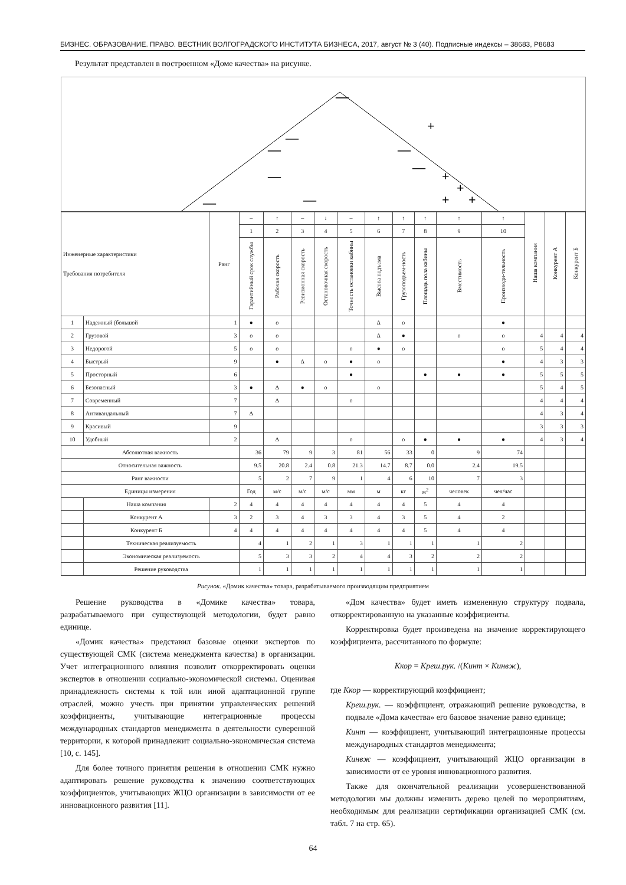БИЗНЕС. ОБРАЗОВАНИЕ. ПРАВО. ВЕСТНИК ВОЛГОГРАДСКОГО ИНСТИТУТА БИЗНЕСА, 2017, август № 3 (40). Подписные индексы – 38683, Р8683
Результат представлен в построенном «Доме качества» на рисунке.
—
+
—
—
—
—
+
+
—
—
—
+
+
| Инженерные характеристики Требования потребителя | | Ранг | – | ↑ | – | ↓ | – | ↑ | ↑ | ↑ | ↑ | ↑ | Наша компания | Конкурент А | Конкурент Б |
| --- | --- | --- | --- | --- | --- | --- | --- | --- | --- | --- | --- | --- | --- | --- | --- |
| | | | 1 | 2 | 3 | 4 | 5 | 6 | 7 | 8 | 9 | 10 | | | |
| | | | Гарантийный срок службы | Рабочая скорость | Ревизионная скорость | Остановочная скорость | Точность остановки кабины | Высота подъема | Грузоподъем-ность | Площадь пола кабины | Вместимость | Производи-тельность | | | |
| 1 | Надежный (большой | 1 | ● | о | | | | Δ | о | | | ● | | | |
| 2 | Грузовой | 3 | о | о | | | | Δ | ● | | о | о | 4 | 4 | 4 |
| 3 | Недорогой | 5 | о | о | | | о | ● | о | | | о | 5 | 4 | 4 |
| 4 | Быстрый | 9 | | ● | Δ | о | ● | о | | | | ● | 4 | 3 | 3 |
| 5 | Просторный | 6 | | | | | ● | | | ● | ● | ● | 5 | 5 | 5 |
| 6 | Безопасный | 3 | ● | Δ | ● | о | | о | | | | | 5 | 4 | 5 |
| 7 | Современный | 7 | | Δ | | | о | | | | | | 4 | 4 | 4 |
| 8 | Антивандальный | 7 | Δ | | | | | | | | | | 4 | 3 | 4 |
| 9 | Красивый | 9 | | | | | | | | | | | 3 | 3 | 3 |
| 10 | Удобный | 2 | | Δ | | | о | | о | ● | ● | ● | 4 | 3 | 4 |
| Абсолютная важность | | | 36 | 79 | 9 | 3 | 81 | 56 | 33 | 0 | 9 | 74 | | | |
| Относительная важность | | | 9.5 | 20.8 | 2.4 | 0.8 | 21.3 | 14.7 | 8.7 | 0.0 | 2.4 | 19.5 | | | |
| Ранг важности | | | 5 | 2 | 7 | 9 | 1 | 4 | 6 | 10 | 7 | 3 | | | |
| Единицы измерения | | | Год | м/с | м/с | м/с | мм | м | кг | м<sup>2</sup> | человек | чел/час | | | |
| | Наша компания | 2 | 4 | 4 | 4 | 4 | 4 | 4 | 4 | 5 | 4 | 4 | | | |
| | Конкурент А | 3 | 2 | 3 | 4 | 3 | 3 | 4 | 3 | 5 | 4 | 2 | | | |
| | Конкурент Б | 4 | 4 | 4 | 4 | 4 | 4 | 4 | 4 | 5 | 4 | 4 | | | |
| | Техническая реализуемость | | 4 | 1 | 2 | 1 | 3 | 1 | 1 | 1 | 1 | 2 | | | |
| | Экономическая реализуемость | | 5 | 3 | 3 | 2 | 4 | 4 | 3 | 2 | 2 | 2 | | | |
| | Решение руководства | | 1 | 1 | 1 | 1 | 1 | 1 | 1 | 1 | 1 | 1 | | | |
Рисунок. «Домик качества» товара, разрабатываемого производящим предприятием
Решение руководства в «Домике качества» товара, разрабатываемого при существующей методологии, будет равно единице.
«Домик качества» представил базовые оценки экспертов по существующей СМК (система менеджмента качества) в организации. Учет интеграционного влияния позволит откорректировать оценки экспертов в отношении социально-экономической системы. Оценивая принадлежность системы к той или иной адаптационной группе отраслей, можно учесть при принятии управленческих решений коэффициенты, учитывающие интеграционные процессы международных стандартов менеджмента в деятельности суверенной территории, к которой принадлежит социально-экономическая система [10, с. 145].
Для более точного принятия решения в отношении СМК нужно адаптировать решение руководства к значению соответствующих коэффициентов, учитывающих ЖЦО организации в зависимости от ее инновационного развития [11].
«Дом качества» будет иметь измененную структуру подвала, откорректированную на указанные коэффициенты.
Корректировка будет произведена на значение корректирующего коэффициента, рассчитанного по формуле:
Ккор = Креш.рук. /(Кинт × Кинвж),
где Ккор — корректирующий коэффициент;
Креш.рук. — коэффициент, отражающий решение руководства, в подвале «Дома качества» его базовое значение равно единице;
Кинт — коэффициент, учитывающий интеграционные процессы международных стандартов менеджмента;
Кинвж — коэффициент, учитывающий ЖЦО организации в зависимости от ее уровня инновационного развития.
Также для окончательной реализации усовершенствованной методологии мы должны изменить дерево целей по мероприятиям, необходимым для реализации сертификации организацией СМК (см. табл. 7 на стр. 65).
64